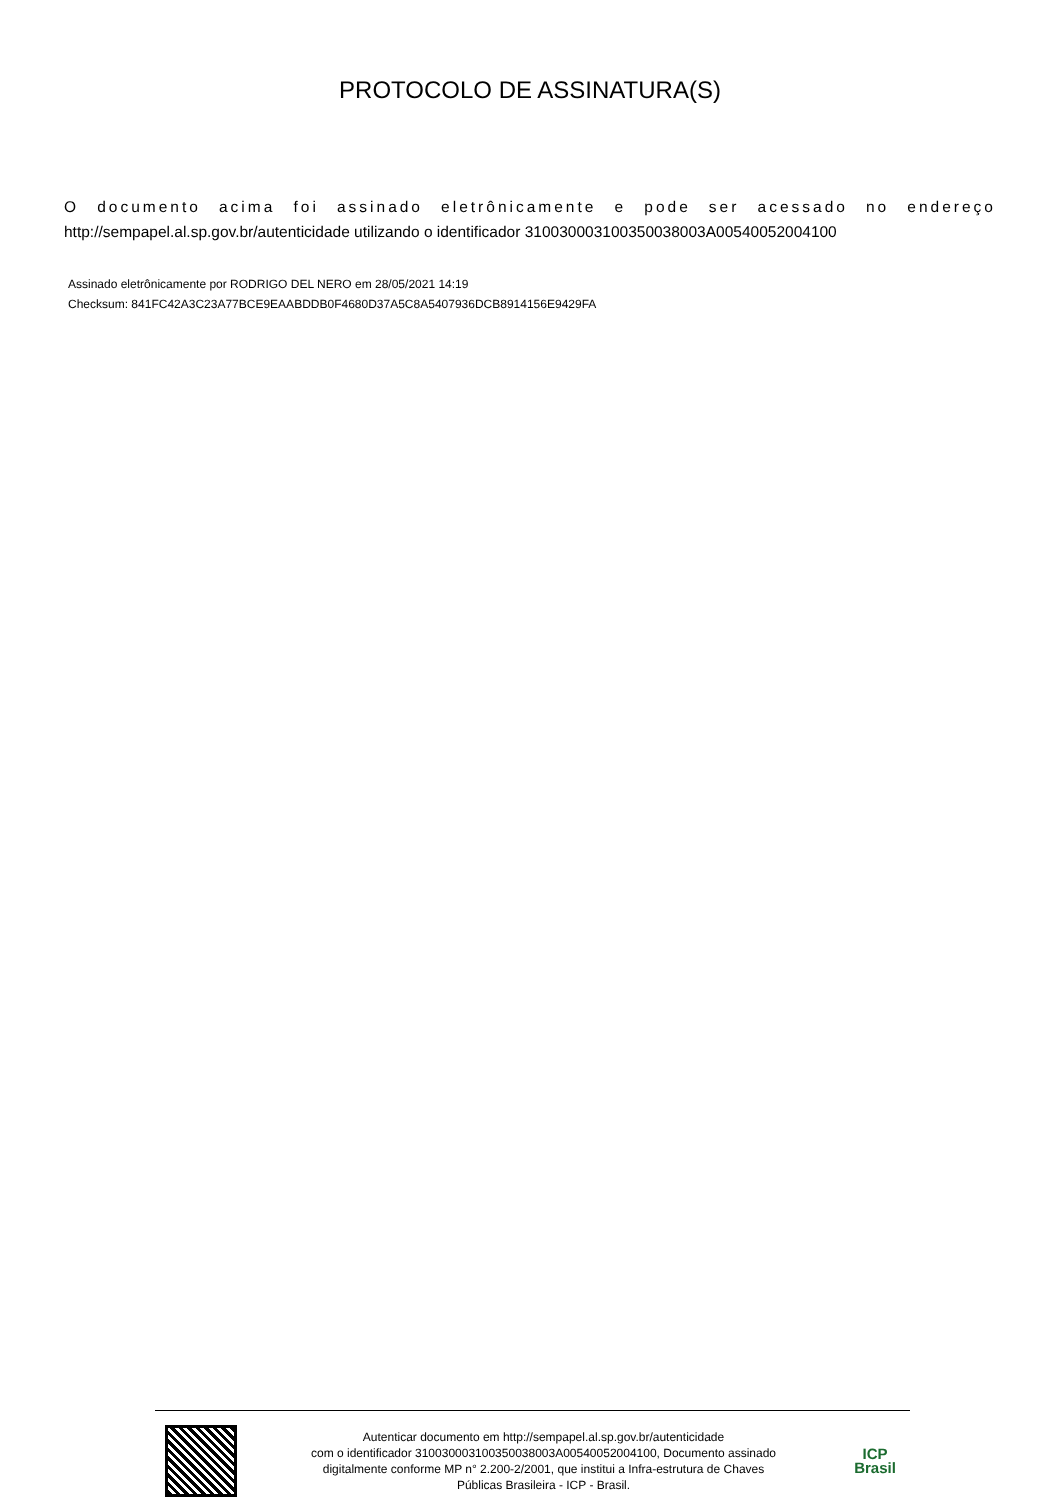PROTOCOLO DE ASSINATURA(S)
O documento acima foi assinado eletrônicamente e pode ser acessado no endereço
http://sempapel.al.sp.gov.br/autenticidade utilizando o identificador 310030003100350038003A00540052004100
Assinado eletrônicamente por RODRIGO DEL NERO em 28/05/2021 14:19
Checksum: 841FC42A3C23A77BCE9EAABDDB0F4680D37A5C8A5407936DCB8914156E9429FA
Autenticar documento em http://sempapel.al.sp.gov.br/autenticidade
com o identificador 310030003100350038003A00540052004100, Documento assinado
digitalmente conforme MP n° 2.200-2/2001, que institui a Infra-estrutura de Chaves
Públicas Brasileira - ICP - Brasil.
ICP
Brasil